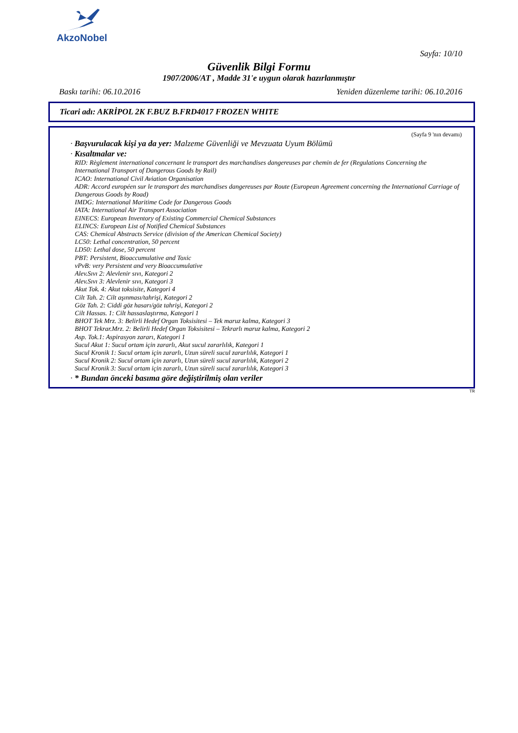AkzoNobel
Sayfa: 10/10
Güvenlik Bilgi Formu
1907/2006/AT , Madde 31'e uygun olarak hazırlanmıştır
Baskı tarihi: 06.10.2016 Yeniden düzenleme tarihi: 06.10.2016
Ticari adı: AKRİPOL 2K F.BUZ B.FRD4017 FROZEN WHITE
(Sayfa 9 'nın devamı)
· Başvurulacak kişi ya da yer: Malzeme Güvenliği ve Mevzuata Uyum Bölümü
· Kısaltmalar ve:
RID: Règlement international concernant le transport des marchandises dangereuses par chemin de fer (Regulations Concerning the International Transport of Dangerous Goods by Rail)
ICAO: International Civil Aviation Organisation
ADR: Accord européen sur le transport des marchandises dangereuses par Route (European Agreement concerning the International Carriage of Dangerous Goods by Road)
IMDG: International Maritime Code for Dangerous Goods
IATA: International Air Transport Association
EINECS: European Inventory of Existing Commercial Chemical Substances
ELINCS: European List of Notified Chemical Substances
CAS: Chemical Abstracts Service (division of the American Chemical Society)
LC50: Lethal concentration, 50 percent
LD50: Lethal dose, 50 percent
PBT: Persistent, Bioaccumulative and Toxic
vPvB: very Persistent and very Bioaccumulative
Alev.Sıvı 2: Alevlenir sıvı, Kategori 2
Alev.Sıvı 3: Alevlenir sıvı, Kategori 3
Akut Tok. 4: Akut toksisite, Kategori 4
Cilt Tah. 2: Cilt aşınması/tahrişi, Kategori 2
Göz Tah. 2: Ciddi göz hasarı/göz tahrişi, Kategori 2
Cilt Hassas. 1: Cilt hassaslaştırma, Kategori 1
BHOT Tek Mrz. 3: Belirli Hedef Organ Toksisitesi – Tek maruz kalma, Kategori 3
BHOT Tekrar.Mrz. 2: Belirli Hedef Organ Toksisitesi – Tekrarlı maruz kalma, Kategori 2
Asp. Tok.1: Aspirasyon zararı, Kategori 1
Sucul Akut 1: Sucul ortam için zararlı, Akut sucul zararlılık, Kategori 1
Sucul Kronik 1: Sucul ortam için zararlı, Uzun süreli sucul zararlılık, Kategori 1
Sucul Kronik 2: Sucul ortam için zararlı, Uzun süreli sucul zararlılık, Kategori 2
Sucul Kronik 3: Sucul ortam için zararlı, Uzun süreli sucul zararlılık, Kategori 3
· * Bundan önceki basıma göre değiştirilmiş olan veriler
TR